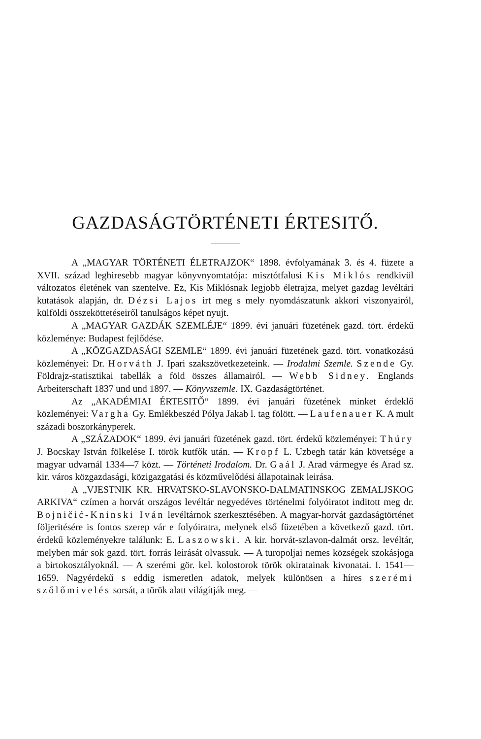GAZDASÁGTÖRTÉNETI ÉRTESITŐ.
A „MAGYAR TÖRTÉNETI ÉLETRAJZOK“ 1898. évfolyamának 3. és 4. füzete a XVII. század leghiresebb magyar könyvnyomtatója: misztótfalusi Kis Miklós rendkivül változatos életének van szentelve. Ez, Kis Miklósnak legjobb életrajza, melyet gazdag levéltári kutatások alapján, dr. Dézsi Lajos irt meg s mely nyomdászatunk akkori viszonyairól, külföldi összeköttetéseiről tanulságos képet nyujt.
A „MAGYAR GAZDÁK SZEMLÉJE“ 1899. évi januári füzetének gazd. tört. érdekű közleménye: Budapest fejlődése.
A „KÖZGAZDASÁGI SZEMLE“ 1899. évi januári füzetének gazd. tört. vonatkozású közleményei: Dr. Horváth J. Ipari szakszövetkezeteink. — Irodalmi Szemle. Szende Gy. Földrajz-statisztikai tabellák a föld összes államairól. — Webb Sidney. Englands Arbeiterschaft 1837 und und 1897. — Könyvszemle. IX. Gazdaságtörténet.
Az „AKADÉMIAI ÉRTESITŐ“ 1899. évi januári füzetének minket érdeklő közleményei: Vargha Gy. Emlékbeszéd Pólya Jakab l. tag fölött. — Laufenauer K. A mult századi boszorkányperek.
A „SZÁZADOK“ 1899. évi januári füzetének gazd. tört. érdekű közleményei: Thúry J. Bocskay István fölkelése I. török kutfők után. — Kropf L. Uzbegh tatár kán követsége a magyar udvarnál 1334—7 közt. — Történeti Irodalom. Dr. Gaál J. Arad vármegye és Arad sz. kir. város közgazdasági, közigazgatási és közművelődési állapotainak leirása.
A „VJESTNIK KR. HRVATSKO-SLAVONSKO-DALMATINSKOG ZEMALJSKOG ARKIVA“ czímen a horvát országos levéltár negyedéves történelmi folyóiratot inditott meg dr. Bojničić-Kninski Iván levéltárnok szerkesztésében. A magyar-horvát gazdaságtörténet följeritésére is fontos szerep vár e folyóiratra, melynek első füzetében a következő gazd. tört. érdekű közleményekre találunk: E. Laszowski. A kir. horvát-szlavon-dalmát orsz. levéltár, melyben már sok gazd. tört. forrás leirását olvassuk. — A turopoljai nemes községek szokásjoga a birtokosztályoknál. — A szerémi gör. kel. kolostorok török okiratainak kivonatai. I. 1541—1659. Nagyérdekű s eddig ismeretlen adatok, melyek különösen a híres szerémi szőlőmivelés sorsát, a török alatt világítják meg. —